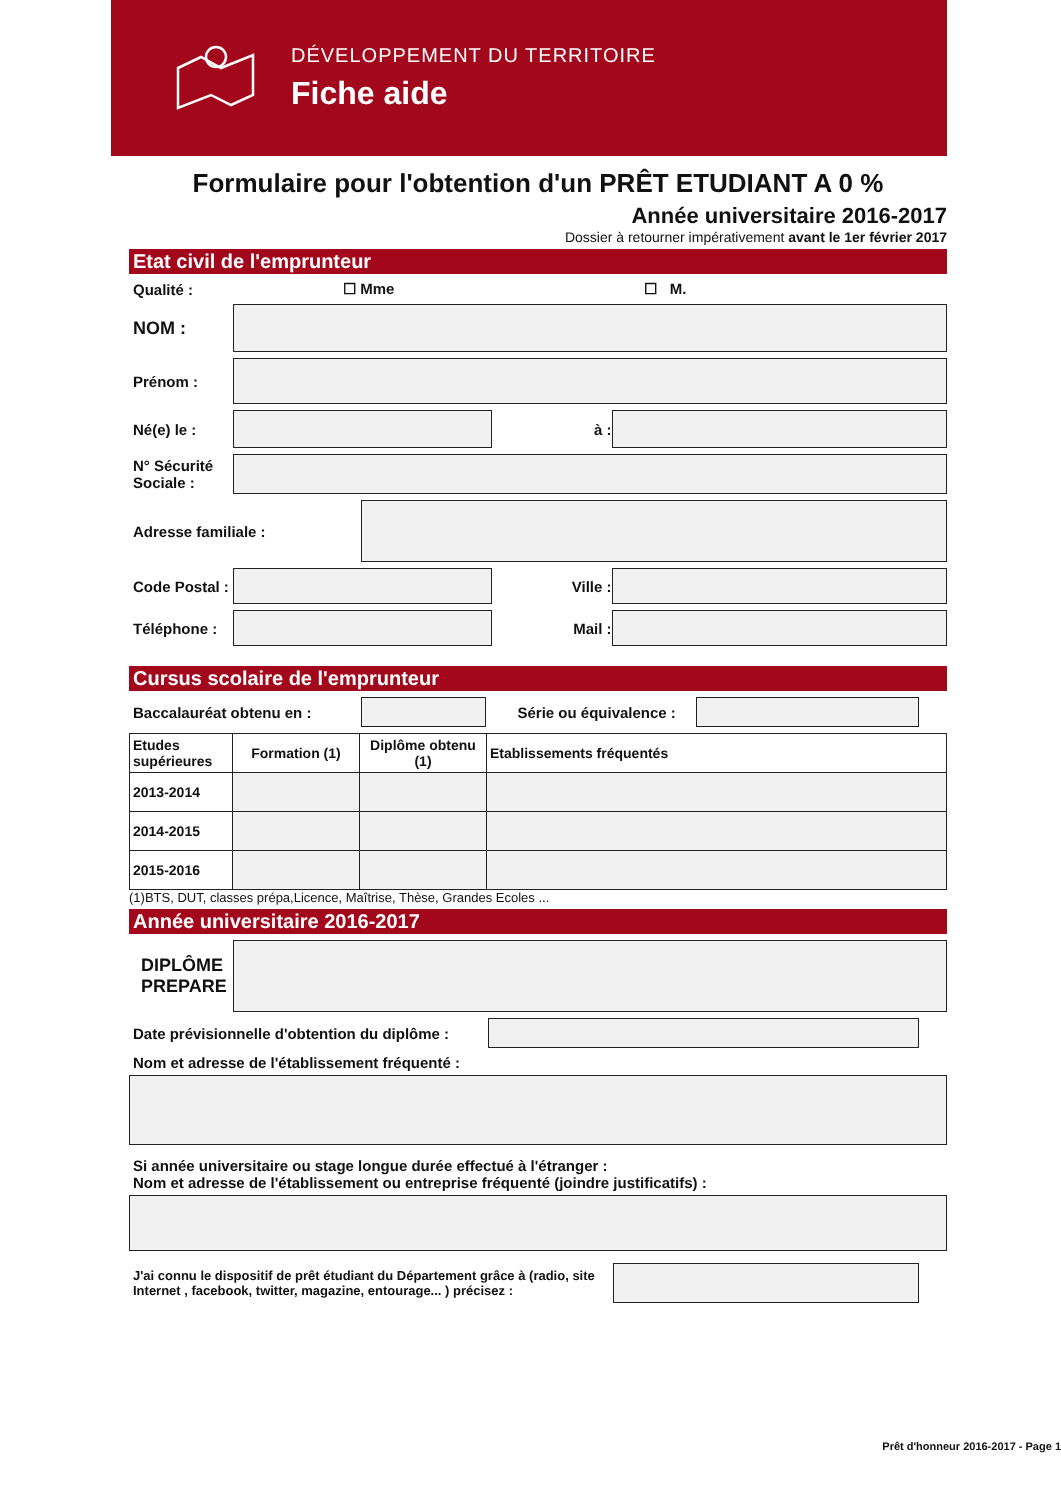DÉVELOPPEMENT DU TERRITOIRE
Fiche aide
Formulaire pour l'obtention d'un PRÊT ETUDIANT A 0 %
Année universitaire 2016-2017
Dossier à retourner impérativement avant le 1er février 2017
Etat civil de l'emprunteur
Qualité : ☐ Mme ☐ M.
NOM :
Prénom :
Né(e) le : à :
N° Sécurité Sociale :
Adresse familiale :
Code Postal :
Ville :
Téléphone : Mail :
Cursus scolaire de l'emprunteur
Baccalauréat obtenu en :
Série ou équivalence :
| Etudes supérieures | Formation (1) | Diplôme obtenu (1) | Etablissements fréquentés |
| --- | --- | --- | --- |
| 2013-2014 | | | |
| 2014-2015 | | | |
| 2015-2016 | | | |
(1)BTS, DUT, classes prépa,Licence, Maîtrise, Thèse, Grandes Ecoles ...
Année universitaire 2016-2017
DIPLÔME PREPARE
Date prévisionnelle d'obtention du diplôme :
Nom et adresse de l'établissement fréquenté :
Si année universitaire ou stage longue durée effectué à l'étranger :
Nom et adresse de l'établissement ou entreprise fréquenté (joindre justificatifs) :
J'ai connu le dispositif de prêt étudiant du Département grâce à (radio, site Internet , facebook, twitter, magazine, entourage... ) précisez :
Prêt d'honneur 2016-2017 - Page 1